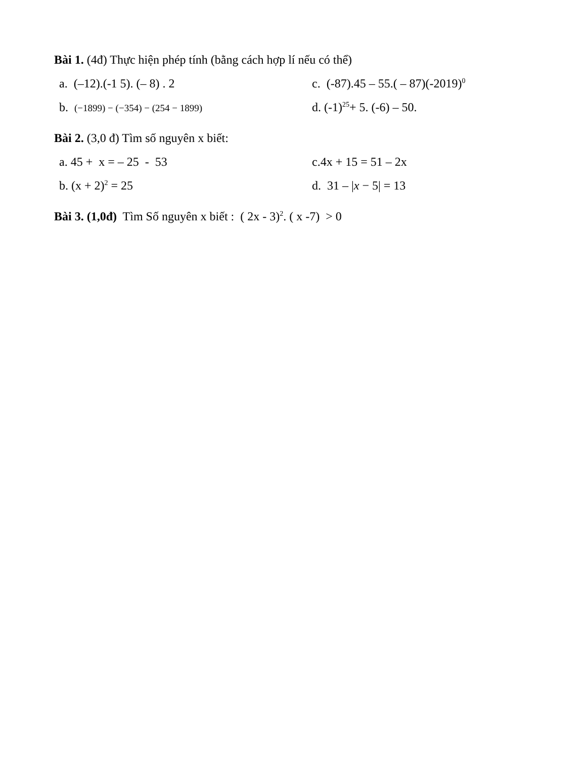Bài 1. (4đ) Thực hiện phép tính (bằng cách hợp lí nếu có thể)
a. (–12).(-1 5). (– 8) . 2 c. (-87).45 – 55.( – 87)(-2019)<sup>0</sup>
b. (−1899) − (−354) − (254 − 1899)
d. (-1)<sup>25</sup>+ 5. (-6) – 50.
Bài 2. (3,0 đ) Tìm số nguyên x biết:
a. 45 + x = – 25 - 53 c.4x + 15 = 51 – 2x
b. (x + 2)<sup>2</sup> = 25 d. 31 – |x − 5| = 13
Bài 3. (1,0đ) Tìm Số nguyên x biết : ( 2x - 3)<sup>2</sup>. ( x -7) > 0